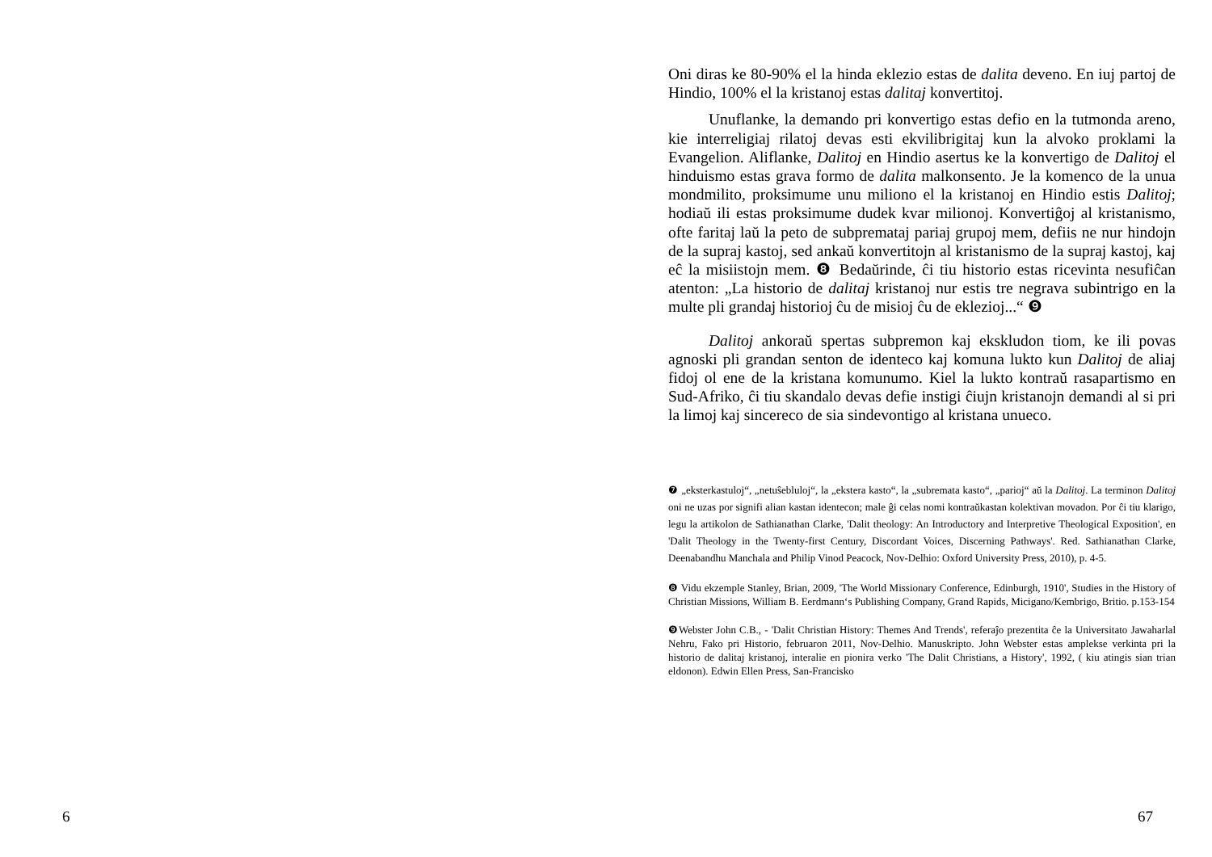6
Oni diras ke 80-90% el la hinda eklezio estas de dalita deveno. En iuj partoj de Hindio, 100% el la kristanoj estas dalitaj konvertitoj.
Unuflanke, la demando pri konvertigo estas defio en la tutmonda areno, kie interreligiaj rilatoj devas esti ekvilibrigitaj kun la alvoko proklami la Evangelion. Aliflanke, Dalitoj en Hindio asertus ke la konvertigo de Dalitoj el hinduismo estas grava formo de dalita malkonsento. Je la komenco de la unua mondmilito, proksimume unu miliono el la kristanoj en Hindio estis Dalitoj; hodiaŭ ili estas proksimume dudek kvar milionoj. Konvertiĝoj al kristanismo, ofte faritaj laŭ la peto de subpremataj pariaj grupoj mem, defiis ne nur hindojn de la supraj kastoj, sed ankaŭ konvertitojn al kristanismo de la supraj kastoj, kaj eĉ la misiistojn mem. ❽ Bedaŭrinde, ĉi tiu historio estas ricevinta nesufiĉan atenton: „La historio de dalitaj kristanoj nur estis tre negrava subintrigo en la multe pli grandaj historioj ĉu de misioj ĉu de eklezioj...“ ❾
Dalitoj ankoraŭ spertas subpremon kaj ekskludon tiom, ke ili povas agnoski pli grandan senton de identeco kaj komuna lukto kun Dalitoj de aliaj fidoj ol ene de la kristana komunumo. Kiel la lukto kontraŭ rasapartismo en Sud-Afriko, ĉi tiu skandalo devas defie instigi ĉiujn kristanojn demandi al si pri la limoj kaj sincereco de sia sindevontigo al kristana unueco.
❼ „eksterkastuloj“, „netuŝebluloj“, la „ekstera kasto“, la „subremata kasto“, „parioj“ aŭ la Dalitoj. La terminon Dalitoj oni ne uzas por signifi alian kastan identecon; male ĝi celas nomi kontraŭkastan kolektivan movadon. Por ĉi tiu klarigo, legu la artikolon de Sathianathan Clarke, 'Dalit theology: An Introductory and Interpretive Theological Exposition', en 'Dalit Theology in the Twenty-first Century, Discordant Voices, Discerning Pathways'. Red. Sathianathan Clarke, Deenabandhu Manchala and Philip Vinod Peacock, Nov-Delhio: Oxford University Press, 2010), p. 4-5.
❽ Vidu ekzemple Stanley, Brian, 2009, 'The World Missionary Conference, Edinburgh, 1910', Studies in the History of Christian Missions, William B. Eerdmann‘s Publishing Company, Grand Rapids, Micigano/Kembrigo, Britio. p.153-154
❾Webster John C.B., - 'Dalit Christian History: Themes And Trends', referaĵo prezentita ĉe la Universitato Jawaharlal Nehru, Fako pri Historio, februaron 2011, Nov-Delhio. Manuskripto. John Webster estas amplekse verkinta pri la historio de dalitaj kristanoj, interalie en pionira verko 'The Dalit Christians, a History', 1992, ( kiu atingis sian trian eldonon). Edwin Ellen Press, San-Francisko
67